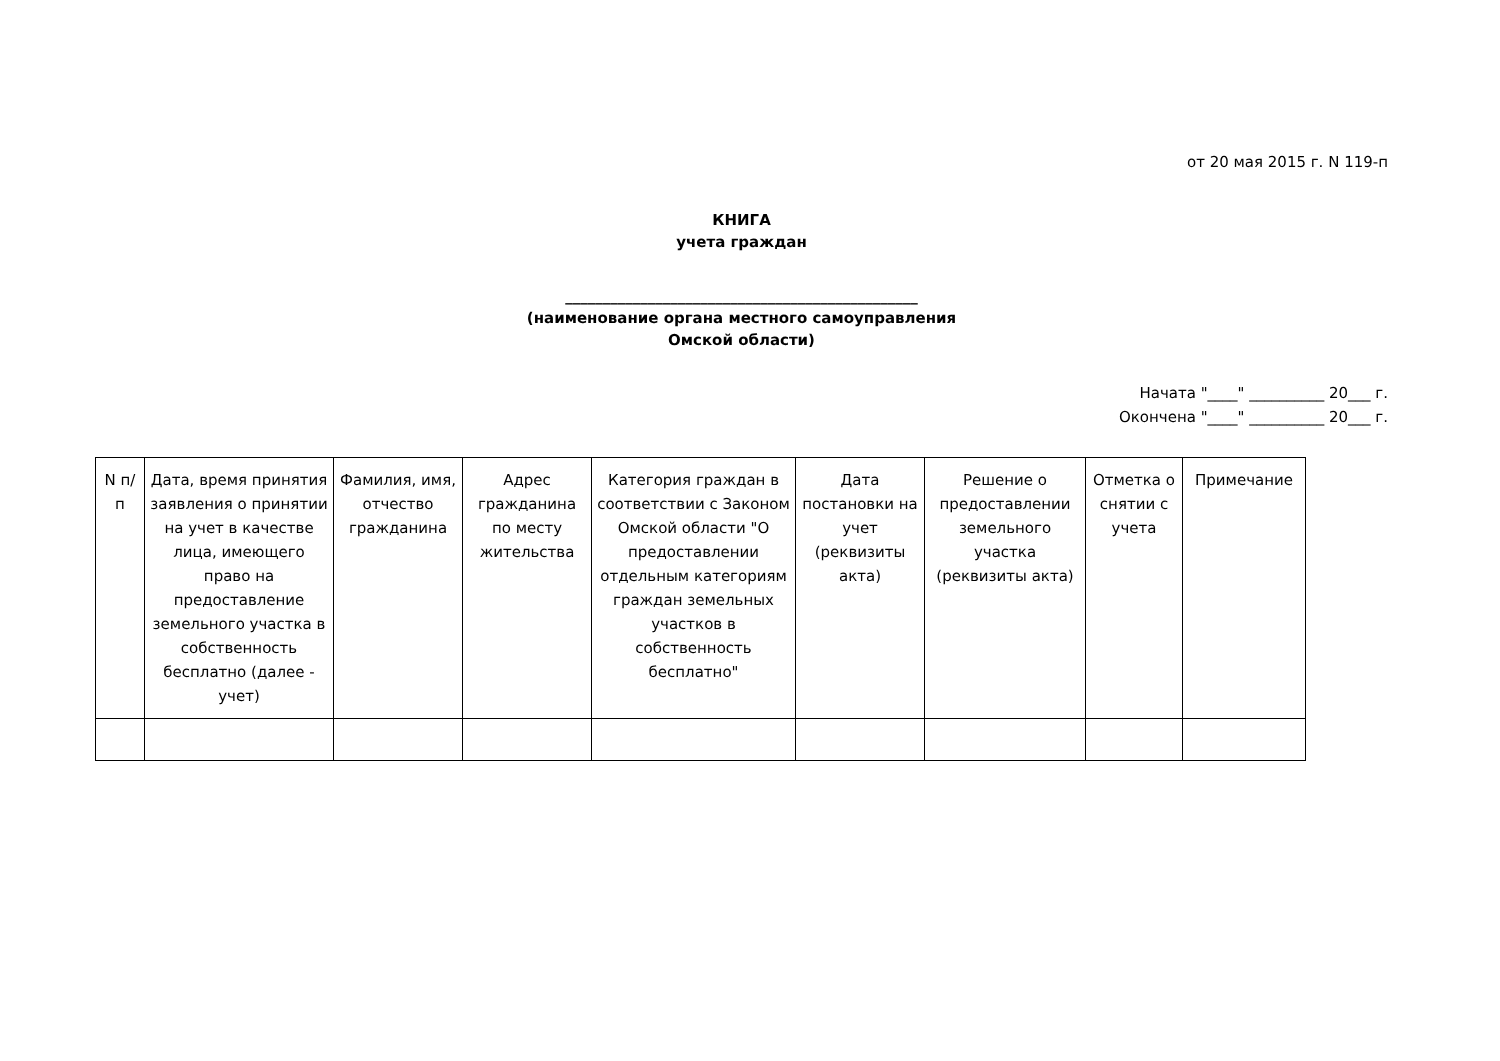от 20 мая 2015 г. N 119-п
КНИГА
учета граждан
_______________________________________________
(наименование органа местного самоуправления
Омской области)
Начата "____" __________ 20___ г.
Окончена "____" __________ 20___ г.
| N п/п | Дата, время принятия заявления о принятии на учет в качестве лица, имеющего право на предоставление земельного участка в собственность бесплатно (далее - учет) | Фамилия, имя, отчество гражданина | Адрес гражданина по месту жительства | Категория граждан в соответствии с Законом Омской области "О предоставлении отдельным категориям граждан земельных участков в собственность бесплатно" | Дата постановки на учет (реквизиты акта) | Решение о предоставлении земельного участка (реквизиты акта) | Отметка о снятии с учета | Примечание |